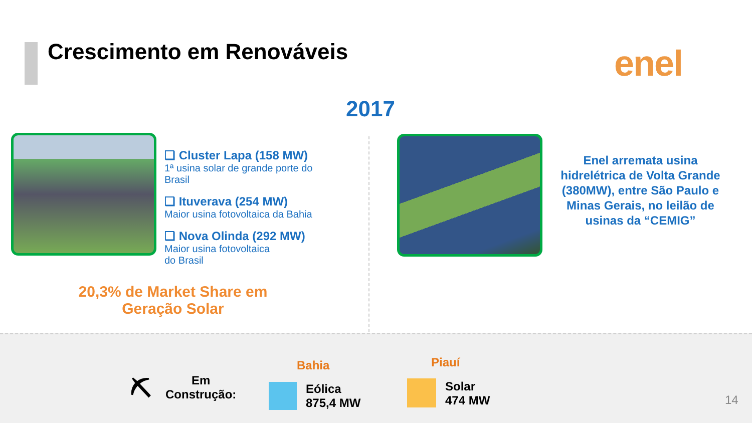Crescimento em Renováveis enel
2017
❑ Cluster Lapa (158 MW)
1ª usina solar de grande porte do Brasil
❑ Ituverava (254 MW)
Maior usina fotovoltaica da Bahia
❑ Nova Olinda (292 MW)
Maior usina fotovoltaica
do Brasil
20,3% de Market Share em Geração Solar
Enel arremata usina hidrelétrica de Volta Grande (380MW), entre São Paulo e Minas Gerais, no leilão de usinas da “CEMIG”
⛏
Em
Construção:
Bahia
Eólica
875,4 MW
Piauí
Solar
474 MW
14